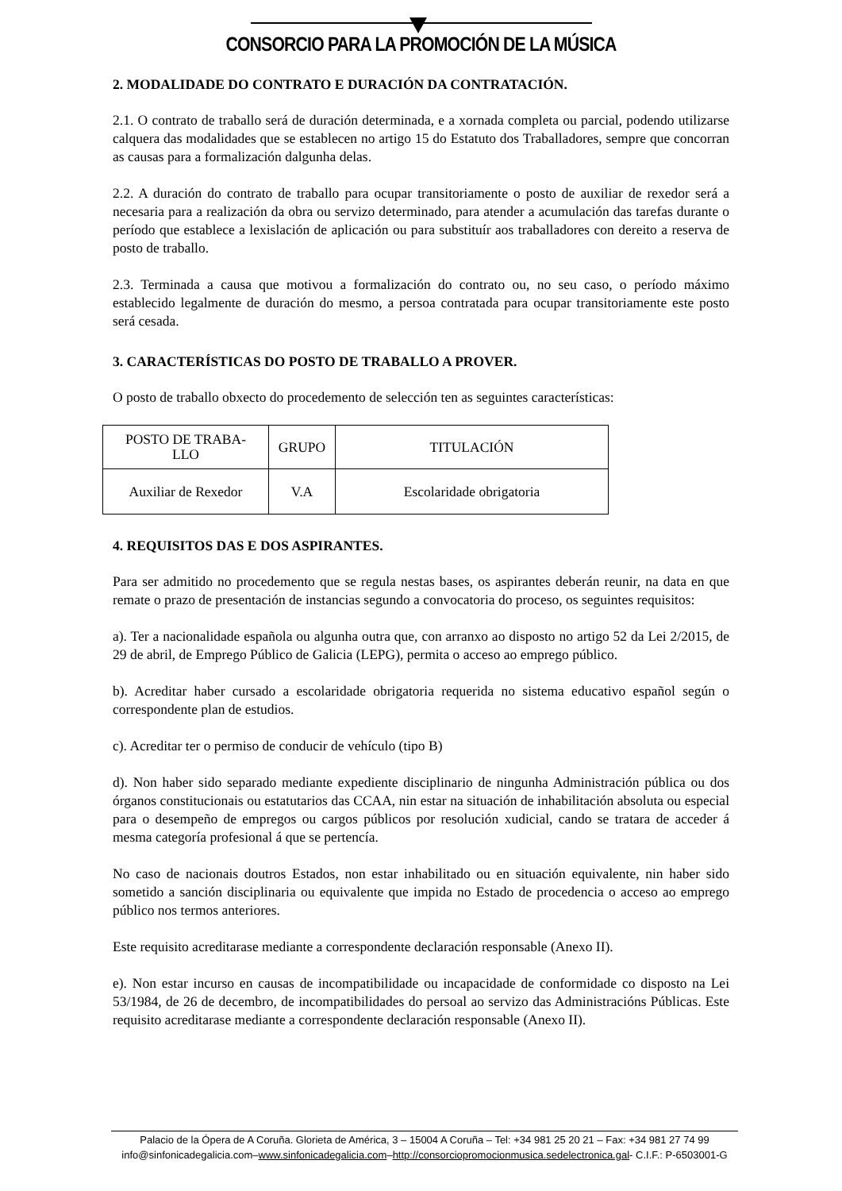CONSORCIO PARA LA PROMOCIÓN DE LA MÚSICA
2. MODALIDADE DO CONTRATO E DURACIÓN DA CONTRATACIÓN.
2.1. O contrato de traballo será de duración determinada, e a xornada completa ou parcial, podendo utilizarse calquera das modalidades que se establecen no artigo 15 do Estatuto dos Traballadores, sempre que concorran as causas para a formalización dalgunha delas.
2.2. A duración do contrato de traballo para ocupar transitoriamente o posto de auxiliar de rexedor será a necesaria para a realización da obra ou servizo determinado, para atender a acumulación das tarefas durante o período que establece a lexislación de aplicación ou para substituír aos traballadores con dereito a reserva de posto de traballo.
2.3. Terminada a causa que motivou a formalización do contrato ou, no seu caso, o período máximo establecido legalmente de duración do mesmo, a persoa contratada para ocupar transitoriamente este posto será cesada.
3. CARACTERÍSTICAS DO POSTO DE TRABALLO A PROVER.
O posto de traballo obxecto do procedemento de selección ten as seguintes características:
| POSTO DE TRABA- LLO | GRUPO | TITULACIÓN |
| --- | --- | --- |
| Auxiliar de Rexedor | V.A | Escolaridade obrigatoria |
4. REQUISITOS DAS E DOS ASPIRANTES.
Para ser admitido no procedemento que se regula nestas bases, os aspirantes deberán reunir, na data en que remate o prazo de presentación de instancias segundo a convocatoria do proceso, os seguintes requisitos:
a). Ter a nacionalidade española ou algunha outra que, con arranxo ao disposto no artigo 52 da Lei 2/2015, de 29 de abril, de Emprego Público de Galicia (LEPG), permita o acceso ao emprego público.
b). Acreditar haber cursado a escolaridade obrigatoria requerida no sistema educativo español según o correspondente plan de estudios.
c). Acreditar ter o permiso de conducir de vehículo (tipo B)
d). Non haber sido separado mediante expediente disciplinario de ningunha Administración pública ou dos órganos constitucionais ou estatutarios das CCAA, nin estar na situación de inhabilitación absoluta ou especial para o desempeño de empregos ou cargos públicos por resolución xudicial, cando se tratara de acceder á mesma categoría profesional á que se pertencía.
No caso de nacionais doutros Estados, non estar inhabilitado ou en situación equivalente, nin haber sido sometido a sanción disciplinaria ou equivalente que impida no Estado de procedencia o acceso ao emprego público nos termos anteriores.
Este requisito acreditarase mediante a correspondente declaración responsable (Anexo II).
e). Non estar incurso en causas de incompatibilidade ou incapacidade de conformidade co disposto na Lei 53/1984, de 26 de decembro, de incompatibilidades do persoal ao servizo das Administracións Públicas. Este requisito acreditarase mediante a correspondente declaración responsable (Anexo II).
Palacio de la Ópera de A Coruña. Glorieta de América, 3 – 15004 A Coruña – Tel: +34 981 25 20 21 – Fax: +34 981 27 74 99
info@sinfonicadegalicia.com–www.sinfonicadegalicia.com–http://consorciopromocionmusica.sedelectronica.gal- C.I.F.: P-6503001-G